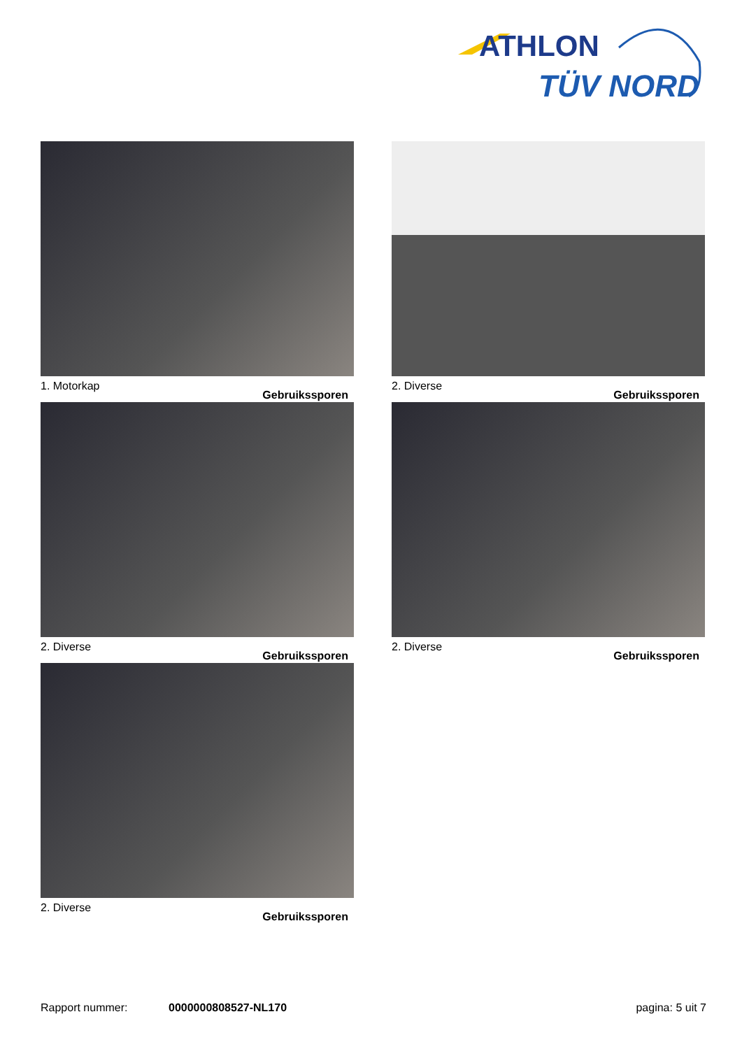ATHLON
TÜV NORD
1. Motorkap Gebruikssporen
2. Diverse Gebruikssporen
2. Diverse Gebruikssporen
2. Diverse Gebruikssporen
2. Diverse Gebruikssporen
Rapport nummer: 0000000808527-NL170 pagina: 5 uit 7